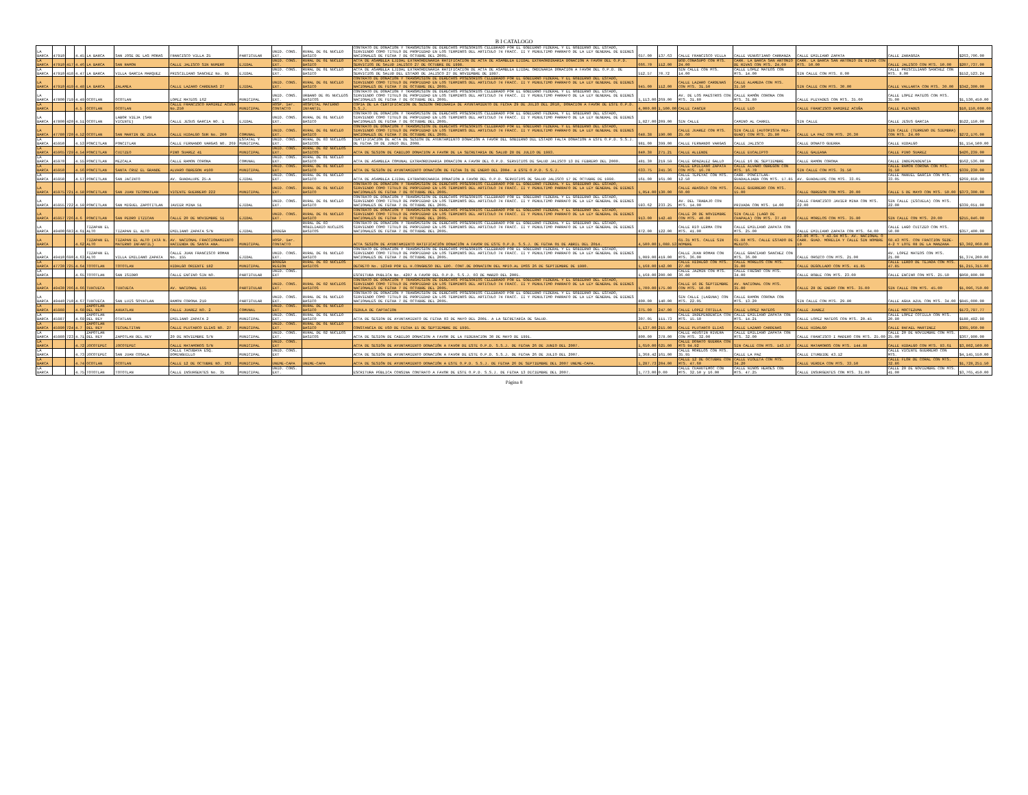B I CATALOGO
| LA BARCA | 47910 | | 4.45 | LA BARCA | SAN JOSE DE LAS MORAS | FRANCISCO VILLA 25 | PARTICULAR | UNID. CONS. EXT. | RURAL DE 01 NUCLEO BASICO | CONTRATO DE DONACIÓN Y TRANSMISION DE DERECHOS POSESORIOS CELEBRADO POR EL GOBIERNO FEDERAL Y EL GOBIERNO DEL ESTADO, SIRVIENDO COMO TITULO DE PROPIEDAD EN LOS TERMINOS DEL ARTICULO 74 FRACC. II Y PENULTIMO PARRAFO DE LA LEY GENERAL DE BIENES NACIONALES DE FECHA 7 DE OCTUBRE DEL 2005. | 657.00 | 137.63 | CALLE FRANCISCO VILLA | CALLE VENUSTIANO CARRANZA | CALLE EMILIANO ZAPATA | CALLE ZARAGOZA | $263,706.00 |
| LA BARCA | 47910 | 417 | 4.46 | LA BARCA | SAN RAMON | CALLE JALISCO SIN NUMERO | EJIDAL | UNID. CONS. EXT. | RURAL DE 01 NUCLEO BASICO | ACTA DE ASAMBLEA EJIDAL EXTRAORDINARIA RATIFICACION DE ACTA DE ASAMBLEA EJIDAL EXTRAORDINARIA DONACION A FAVOR DEL O.P.D. SERVICIOS DE SALUD JALISCO 27 DE OCTUBRE DE 1998. | 666.70 | 112.00 | BOD.CONASUPO CON MTS. 24.00 | CARR. LA BARCA SAN ANTONIO DE RIVAS CON MTS. 24.00 | CARR. LA BARCA SAN ANTONIO DE RIVAS CON MTS. 50.00 | CALLE JALISCO CON MTS. 50.00 | $207,737.00 |
| LA BARCA | 47910 | 418 | 4.47 | LA BARCA | VILLA GARCIA MARQUEZ | PRISCILIANO SANCHEZ No. 95 | EJIDAL | UNID. CONS. EXT. | RURAL DE 01 NUCLEO BASICO | ACTA DE ASAMBLEA EJIDAL EXTRAORDINARIA RATIFICACION DE ACTA DE ASAMBLEA EJIDAL ORDINARIA DONACION A FAVOR DEL O.P.D. DE SERVICIOS DE SALUD DEL ESTADO DE JALISCO 27 DE NOVIEMBRE DE 1997. | 512.57 | 70.72 | SIN CALLE CON MTS. 14.00 | CALLE LOPEZ MATEOS CON MTS. 14.00 | SIN CALLE CON MTS. 8.00 | CALLE PRISCILIANO SANCHEZ CON MTS. 8.00 | $152,523.24 |
| LA BARCA | 47910 | 419 | 4.48 | LA BARCA | ZALAMEA | CALLE LAZARO CARDENAS 27 | EJIDAL | UNID. CONS. EXT. | RURAL DE 01 NUCLEO BASICO | CONTRATO DE DONACIÓN Y TRANSMISION DE DERECHOS POSESORIOS CELEBRADO POR EL GOBIERNO FEDERAL Y EL GOBIERNO DEL ESTADO, SIRVIENDO COMO TITULO DE PROPIEDAD EN LOS TERMINOS DEL ARTICULO 74 FRACC. II Y PENULTIMO PARRAFO DE LA LEY GENERAL DE BIENES NACIONALES DE FECHA 7 DE OCTUBRE DEL 2005. | 945.00 | 112.00 | CALLE LAZARO CARDENAS CON MTS. 31.50 | CALLE ALAMEDA CON MTS. 31.50 | SIN CALLE CON MTS. 30.00 | CALLE VALLARTA CON MTS. 30.00 | $342,300.00 |
| LA BARCA | 47800 | 719 | 4.49 | OCOTLAN | OCOTLAN | LOPEZ MATEOS 162 | MUNICIPAL | UNID. CONS. EXT. | URBANO DE 05 NUCLEOS BASICOS | CONTRATO DE DONACIÓN Y TRANSMISION DE DERECHOS POSESORIOS CELEBRADO POR EL GOBIERNO FEDERAL Y EL GOBIERNO DEL ESTADO, SIRVIENDO COMO TITULO DE PROPIEDAD EN LOS TERMINOS DEL ARTICULO 74 FRACC. II Y PENULTIMO PARRAFO DE LA LEY GENERAL DE BIENES NACIONALES DE FECHA 7 DE OCTUBRE DEL 2005. | 1,113.00 | 269.00 | AV. DE LOS MAESTROS CON MTS. 31.80 | CALLE RAMÓN CORONA CON MTS. 31.80 | CALLE PLEYADES CON MTS. 35.00 | CALLE LOPEZ MATEOS CON MTS. 35.00 | $1,530,450.00 |
| LA BARCA | | | 4.5 | OCOTLAN | OCOTLAN | CALLE FRANCISCO RAMIREZ ACUÑA No.250 | MUNICIPAL | HOSP. 1er. CONTACTO | HOSPITAL MATERNO INFANTIL | COPIA DE LA CERTIFICACION DE SESION ORDINARIA DE AYUNTAMIENTO DE FECHA 29 DE JULIO DEL 2010, DONACION A FAVOR DE ESTE O.P.D. S.S.J. | 4,000.00 | 1,500.00 | CALLE CANCER | CALLE LEO | CALLE FRANCISCO RAMIREZ ACUÑA | CALLE PLEYADES | $10,150,000.00 |
| LA BARCA | 47800 | 420 | 4.51 | OCOTLAN | LABOR VIEJA (SAN VICENTE) | CALLE JESUS GARCIA NO. 1 | EJIDAL | UNID. CONS. EXT. | RURAL DE 01 NUCLEO BASICO | CONTRATO DE DONACIÓN Y TRANSMISION DE DERECHOS POSESORIOS CELEBRADO POR EL GOBIERNO FEDERAL Y EL GOBIERNO DEL ESTADO, SIRVIENDO COMO TITULO DE PROPIEDAD EN LOS TERMINOS DEL ARTICULO 74 FRACC. II Y PENULTIMO PARRAFO DE LA LEY GENERAL DE BIENES NACIONALES DE FECHA 7 DE OCTUBRE DEL 2005. | 1,827.00 | 209.00 | SIN CALLE | CAMINO AL CARRIL | SIN CALLE | CALLE JESUS GARCIA | $522,150.00 |
| LA BARCA | 47780 | 720 | 4.52 | OCOTLAN | SAN MARTIN DE ZULA | CALLE HIDALGO SUR No. 200 | COMUNAL | UNID. CONS. EXT. | RURAL DE 01 NUCLEO BASICO | CONTRATO DE DONACIÓN Y TRANSMISION DE DERECHOS POSESORIOS CELEBRADO POR EL GOBIERNO FEDERAL Y EL GOBIERNO DEL ESTADO, SIRVIENDO COMO TITULO DE PROPIEDAD EN LOS TERMINOS DEL ARTICULO 74 FRACC. II Y PENULTIMO PARRAFO DE LA LEY GENERAL DE BIENES NACIONALES DE FECHA 7 DE OCTUBRE DEL 2005. | 648.38 | 190.00 | CALLE JUAREZ CON MTS. 25.60 | SIN CALLE (AUTOPISTA MEX-GUAD) CON MTS. 25.90 | CALLE LA PAZ CON MTS. 26.30 | SIN CALLE (TERRENO DE SIEMBRA) CON MTS. 24.00 | $272,176.00 |
| LA BARCA | 45950 | | 4.53 | PONCITLAN | PONCITLAN | CALLE FERNANDO VARGAS NO. 269 | ESTATAL Y MUNICIPAL | UNID. CONS. EXT. | RURAL DE 03 NUCLEOS BASICOS | CERTIFICACIÓN DE ACTA DE SESIÓN DE AYUNTAMIENTO DONACIÓN A FAVOR DEL GOBIERNO DEL ESTADO FALTA DONACIÓN A ESTE O.P.D. S.S.J. DE FECHA 30 DE JUNIO DEL 2008. | 981.00 | 399.00 | CALLE FERNANDO VARGAS | CALLE JALISCO | CALLE DONATO GUERRA | CALLE HIDALGO | $1,154,500.00 |
| LA BARCA | 45965 | 729 | 4.54 | PONCITLAN | CUITZEO | PINO SUAREZ 41 | MUNICIPAL | UNID. CONS. EXT. | RURAL DE 02 NUCLEOS BASICOS | ACTA DE SESION DE CABILDO DONACION A FAVOR DE LA SECRETARIA DE SALUD 28 DE JULIO DE 1993. | 840.38 | 271.21 | CALLE ALLENDE | CALLE EUCALIPTO | CALLE GALEANA | CALLE PINO SUAREZ | $426,239.00 |
| LA BARCA | 45970 | | 4.55 | PONCITLAN | MEZCALA | CALLE RAMON CORONA | COMUNAL | UNID. CONS. EXT. | RURAL DE 01 NUCLEO BASICO | ACTA DE ASAMBLEA COMUNAL EXTRAORDINARIA DONACION A FAVOR DEL O.P.D. SERVICIOS DE SALUD JALISCO 13 DE FEBRERO DEL 2000. | 481.30 | 219.59 | CALLE GONZALEZ GALLO | CALLE 16 DE SEPTIEMBRE | CALLE RAMON CORONA | CALLE INDEPENDENCIA | $562,536.00 |
| LA BARCA | 45950 | | 4.56 | PONCITLAN | SANTA CRUZ EL GRANDE | ALVARO OBREGON #100 | MUNICIPAL | UNID. CONS. EXT. | RURAL DE 01 NUCLEO BASICO | ACTA DE SESIÓN DE AYUNTAMIENTO DONACIÓN DE FECHA 31 DE ENERO DEL 2004. A ESTE O.P.D. S.S.J. | 633.75 | 241.36 | CALLE EMILIANO ZAPATA CON MTS. 16.70 | CALLE ALVARO OBREGON CON MTS. 16.70 | SIN CALLE CON MTS. 31.50 | CALLE RAMON CORONA CON MTS. 31.50 | $339,230.00 |
| LA BARCA | 45958 | | 4.57 | PONCITLAN | SAN JACINTO | AV. GUADALUPE 25-A | EJIDAL | UNID. CONS. EXT. | RURAL DE 01 NUCLEO BASICO | ACTA DE ASAMBLEA EJIDAL EXTRAORDINARIA DONACION A FAVOR DEL O.P.D. SERVICIOS DE SALUD JALISCO 17 DE OCTUBRE DE 1998. | 161.00 | 161.00 | CALLE TEPEYAC CON MTS. 12.50 | CARR. PONCITLAN-GUADALAJARA CON MTS. 17.85 | AV. GUADALUPE CON MTS. 33.05 | CALLE MANUEL GARCIA CON MTS. 33.05 | $269,850.00 |
| LA BARCA | 45975 | 721 | 4.58 | PONCITLAN | SAN JUAN TECOMATLAN | VICENTE GUERRERO 222 | MUNICIPAL | UNID. CONS. EXT. | RURAL DE 01 NUCLEO BASICO | CONTRATO DE DONACIÓN Y TRANSMISION DE DERECHOS POSESORIOS CELEBRADO POR EL GOBIERNO FEDERAL Y EL GOBIERNO DEL ESTADO, SIRVIENDO COMO TITULO DE PROPIEDAD EN LOS TERMINOS DEL ARTICULO 74 FRACC. II Y PENULTIMO PARRAFO DE LA LEY GENERAL DE BIENES NACIONALES DE FECHA 7 DE OCTUBRE DEL 2005. | 1,054.00 | 130.00 | CALLE ABASOLO CON MTS. 60.00 | CALLE GUERRERO CON MTS. 15.00 | CALLE OBREGON CON MTS. 20.00 | CALLE 5 DE MAYO CON MTS. 50.00 | $373,300.00 |
| LA BARCA | 45955 | 722 | 4.59 | PONCITLAN | SAN MIGUEL ZAPOTITLAN | JAVIER MINA 51 | EJIDAL | UNID. CONS. EXT. | RURAL DE 01 NUCLEO BASICO | CONTRATO DE DONACIÓN Y TRANSMISION DE DERECHOS POSESORIOS CELEBRADO POR EL GOBIERNO FEDERAL Y EL GOBIERNO DEL ESTADO, SIRVIENDO COMO TITULO DE PROPIEDAD EN LOS TERMINOS DEL ARTICULO 74 FRACC. II Y PENULTIMO PARRAFO DE LA LEY GENERAL DE BIENES NACIONALES DE FECHA 7 DE OCTUBRE DEL 2005. | 593.62 | 233.25 | AV. DEL TRABAJO CON MTS. 14.00 | PRIVADA CON MTS. 14.00 | CALLE FRANCISCO JAVIER MINA CON MTS. 22.00 | SIN CALLE (ESCUELA) CON MTS. 22.00 | $339,051.00 |
| LA BARCA | 45957 | 726 | 4.6 | PONCITLAN | SAN PEDRO ITZICAN | CALLE 20 DE NOVIEMBRE 51 | EJIDAL | UNID. CONS. EXT. | RURAL DE 01 NUCLEO BASICO | CONTRATO DE DONACIÓN Y TRANSMISION DE DERECHOS POSESORIOS CELEBRADO POR EL GOBIERNO FEDERAL Y EL GOBIERNO DEL ESTADO, SIRVIENDO COMO TITULO DE PROPIEDAD EN LOS TERMINOS DEL ARTICULO 74 FRACC. II Y PENULTIMO PARRAFO DE LA LEY GENERAL DE BIENES NACIONALES DE FECHA 7 DE OCTUBRE DEL 2005. | 913.00 | 142.48 | CALLE 20 DE NOVIEMBRE CON MTS. 40.00 | SIN CALLE (LAGO DE CHAPALA) CON MTS. 37.40 | CALLE MORELOS CON MTS. 35.80 | SIN CALLE CON MTS. 20.00 | $215,846.00 |
| LA BARCA | 49400 | 683 | 4.61 | TIZAPAN EL ALTO | TIZAPAN EL ALTO | EMILIANO ZAPATA S/N | EJIDAL | BODEGA | RURAL DE 03 MOBILIARIO NUCLEOS BASICOS | CONTRATO DE DONACIÓN Y TRANSMISION DE DERECHOS POSESORIOS CELEBRADO POR EL GOBIERNO FEDERAL Y EL GOBIERNO DEL ESTADO, SIRVIENDO COMO TITULO DE PROPIEDAD EN LOS TERMINOS DEL ARTICULO 74 FRACC. II Y PENULTIMO PARRAFO DE LA LEY GENERAL DE BIENES NACIONALES DE FECHA 7 DE OCTUBRE DEL 2005. | 872.00 | 122.00 | CALLE RIO LERMA CON MTS. 41.00 | CALLE EMILIANO ZAPATA CON MTS. 25.00 | CALLE EMILIANO ZAPATA CON MTS. 64.00 | CALLE LAGO CUITZEO CON MTS. 50.00 | $357,400.00 |
| LA BARCA | | | 4.62 | TIZAPAN EL ALTO | TIZAPAN EL ALTO (ATÁ N. MATERNO INFANTIL) | AV. NACIONAL FRACCIONAMIENTO HACIENDA DE SANTA ANA. | MUNICIPAL | HOSP. 1er. CONTACTO | | ACTA SESIÓN DE AYUNTAMIENTO RATIFICACIÓN DONACIÓN A FAVOR DE ESTE O.P.D. S.S.J. DE FECHA 01 DE ABRIL DEL 2014. | 4,500.00 | 1,088.53 | 61.31 MTS. CALLE SIN NOMBRE | 65.88 MTS. CALLE ESTADO DE MEXICO. | 23.86 MTS. Y 43.94 MTS. AV. NACIONAL Ó CARR. GUAD. MORELIA Y CALLE SIN NOMBRE 10 | 68.43 MTS. CON FRACCION SEDE-4-2 Y LOTE 08 DE LA MANZANA | $3,302,060.00 |
| LA BARCA | 49410 | 690 | 4.63 | TIZAPAN EL ALTO | VILLA EMILIANO ZAPATA | CALLE JUAN FRANCISCO ROMAN No. 155 | EJIDAL | UNID. CONS. EXT. | RURAL DE 01 NUCLEO BASICO | CONTRATO DE DONACIÓN Y TRANSMISION DE DERECHOS POSESORIOS CELEBRADO POR EL GOBIERNO FEDERAL Y EL GOBIERNO DEL ESTADO, SIRVIENDO COMO TITULO DE PROPIEDAD EN LOS TERMINOS DEL ARTICULO 74 FRACC. II Y PENULTIMO PARRAFO DE LA LEY GENERAL DE BIENES NACIONALES DE FECHA 7 DE OCTUBRE DEL 2005. | 1,089.00 | 419.00 | CALLE JUAN ROMAN CON MTS. 36.00 | CALLE GRACIANO SANCHEZ CON MTS. 36.00 | CALLE OROZCO CON MTS. 21.00 | AV. LOPEZ MATEOS CON MTS. 21.00 | $1,374,200.00 |
| LA BARCA | 47730 | 725 | 4.64 | TOTOTLAN | TOTOTLAN | HIDALGO ORIENTE 182 | MUNICIPAL | BODEGA REGION | RURAL DE 03 NUCLEOS BASICOS | DECRETO No. 12349 POR EL H.CONGRESO DEL EDO. CONT.DE DONACION DEL MPIO.AL IMSS 26 DE SEPTIEMBRE DE 1980. | 1,168.00 | 142.00 | CALLE HIDALGO CON MTS. 27.00 | CALLE MORELOS CON MTS. 35.00 | CALLE DEGOLLADO CON MTS. 41.85 | CALLE LERDO DE TEJADA CON MTS. 47.85 | $1,215,315.00 |
| LA BARCA | | | 4.65 | TOTOTLAN | SAN ISIDRO | CALLE ENCINO SIN NO. | PARTICULAR | UNID. CONS. EXT | | ESCRITURA PUBLICA No. 4287 A FAVOR DEL O.P.D. S.S.J. 03 DE MARZO DEL 2005. | 1,168.00 | 200.00 | CALLE JAZMIN CON MTS. 36.00 | CALLE FRESNO CON MTS. 34.00 | CALLE ROBLE CON MTS. 23.00 | CALLE ENCINO CON MTS. 25.50 | $868,800.00 |
| LA BARCA | 49430 | 706 | 4.66 | TUXCUECA | TUXCUECA | AV. NACIONAL 155 | PARTICULAR | UNID. CONS. EXT. | RURAL DE 02 NUCLEOS BASICOS | CONTRATO DE DONACIÓN Y TRANSMISION DE DERECHOS POSESORIOS CELEBRADO POR EL GOBIERNO FEDERAL Y EL GOBIERNO DEL ESTADO, SIRVIENDO COMO TITULO DE PROPIEDAD EN LOS TERMINOS DEL ARTICULO 74 FRACC. II Y PENULTIMO PARRAFO DE LA LEY GENERAL DE BIENES NACIONALES DE FECHA 7 DE OCTUBRE DEL 2005. | 1,700.00 | 175.00 | CALLE 16 DE SEPTIEMBRE CON MTS. 50.00 | AV. NACIONAL CON MTS. 35.00 | CALLE 28 DE ENERO CON MTS. 35.00 | SIN CALLE CON MTS. 45.00 | $1,096,750.00 |
| LA BARCA | 49440 | 710 | 4.67 | TUXCUECA | SAN LUIS SOYATLAN | RAMON CORONA 219 | PARTICULAR | UNID. CONS. EXT. | RURAL DE 01 NUCLEO BASICO | CONTRATO DE DONACIÓN Y TRANSMISION DE DERECHOS POSESORIOS CELEBRADO POR EL GOBIERNO FEDERAL Y EL GOBIERNO DEL ESTADO, SIRVIENDO COMO TITULO DE PROPIEDAD EN LOS TERMINOS DEL ARTICULO 74 FRACC. II Y PENULTIMO PARRAFO DE LA LEY GENERAL DE BIENES NACIONALES DE FECHA 7 DE OCTUBRE DEL 2005. | 800.00 | 140.00 | SIN CALLE (LAGUNA) CON MTS. 22.05 | CALLE RAMON CORONA CON MTS. 13.20 | SIN CALLE CON MTS. 29.80 | CALLE AGUA AZUL CON MTS. 34.00 | $845,000.00 |
| LA BARCA | 45988 | | 4.68 | ZAPOTLAN DEL REY | AHUATLAN | CALLE JUAREZ NO. 2 | COMUNAL | UNID. CONS. EXT. | RURAL DE 01 NUCLEO BASICO | CEDULA DE CAPTACION | 375.00 | 247.00 | CALLE LOPEZ COTILLA | CALLE LOPEZ MATEOS | CALLE JUAREZ | CALLE MOCTEZUMA | $173,797.77 |
| LA BARCA | 45987 | | 4.69 | ZAPOTLAN DEL REY | OTATLAN | EMILIANO ZAPATA 2 | MUNICIPAL | UNID. CONS. EXT. | RURAL DE 01 NUCLEO BASICO | ACTA DE SESION DE AYUNTAMIENTO DE FECHA 03 DE MAYO DEL 2001. A LA SECRETARÍA DE SALUD. | 307.05 | 111.73 | CALLE INDEPENDENCIA CON MTS. 15.50 | CALLE EMILIANO ZAPATA CON MTS. 14.21 | CALLE LOPEZ MATEOS CON MTS. 20.45 | CALLE LOPEZ COTILLA CON MTS. 20.90 | $188,492.98 |
| LA BARCA | 45990 | 724 | 4.7 | ZAPOTLAN DEL REY | TECUALTITAN | CALLE PLUTARCO ELIAS NO. 27 | MUNICIPAL | UNID. CONS. EXT. | RURAL DE 01 NUCLEO BASICO | CONSTANCIA DE USO DE FECHA 15 DE SEPTIEMBRE DE 1995. | 1,137.00 | 215.00 | CALLE PLUTARCO ELIAS | CALLE LAZARO CARDENAS | CALLE HIDALGO | CALLE RAFAEL MARTINEZ | $305,960.00 |
| LA BARCA | 45980 | 723 | 4.71 | ZAPOTLAN DEL REY | ZAPOTLAN DEL REY | 20 DE NOVIEMBRE S/N | MUNICIPAL | UNID. CONS. EXT. | RURAL DE 02 NUCLEOS BASICOS | ACTA DE SESION DE CABILDO DONACION A FAVOR DE LA FEDERACION 30 DE MAYO DE 1991. | 800.00 | 378.00 | CALLE AGUSTIN RIVERA CON MTS. 32.00 | CALLE EMILIANO ZAPATA CON MTS. 32.00 | CALLE FRANCISCO I MADERO CON MTS. 25.00 | CALLE 20 DE NOVIEMBRE CON MTS. 25.00 | $367,900.00 |
| LA BARCA | | | 4.72 | JOCOTEPEC | JOCOTEPEC | CALLE MATAMOROS S/N | MUNICIPAL | UNID. CONS. EXT | | ACTA DE SESIÓN DE AYUNTAMIENTO DONACIÓN A FAVOR DE ESTE O.P.D. S.S.J. DE FECHA 26 DE JUNIO DEL 2007. | 1,650.00 | 625.00 | CALLE DONATO GUERRA CON MTS 94.92 | SIN CALLE CON MTS. 143.57 | CALLE MATAMOROS CON MTS. 144.88 | CALLE HIDALGO CON MTS. 93.61 | $3,802,500.00 |
| LA BARCA | | | 4.73 | JOCOTEPEC | SAN JUAN COSALA | CALLE TACUBAYA ESQ. DOMINGUILLO | MUNICIPAL | UNID. CONS. EXT | | ACTA DE SESIÓN DE AYUNTAMIENTO DONACIÓN A FAVOR DE ESTE O.P.D. S.S.J. DE FECHA 26 DE JULIO DEL 2007. | 1,368.42 | 161.00 | CALLE MORELOS CON MTS. 35.95 | CALLE LA PAZ | CALLE ITURBIDE 43.12 | CALLE VICENTE GUERRERO CON MTS. | $4,145,550.00 |
| LA BARCA | | | 4.74 | OCOTLAN | OCOTLAN | CALLE 12 DE OCTUBRE NO. 263 | MUNICIPAL | UNEME-CAPA | UNEME-CAPA | ACTA DE SESIÓN DE AYUNTAMIENTO DONACIÓN A ESTE O.P.D. S.S.J. DE FECHA 26 DE SEPTIEMBRE DEL 2007 UNEME-CAPA. | 1,287.73 | 204.00 | CALLE 12 DE OCTUBRE CON MTS. 47.60 | CALLE VIOLETA CON MTS. 34.20 | CALLE VERDIA CON MTS. 33.50 | CALLE FLOR DE CORAL CON MTS. 32.86 | $1,728,251.50 |
| LA BARCA | | | 4.75 | TOTOTLAN | TOTOTLAN | CALLE INSURGENTES No. 35 | MUNICIPAL | UNID. CONS. EXT. | | ESCRITURA PÚBLICA CONSINA CONTRATO A FAVOR DE ESTE O.P.D. S.S.J. DE FECHA 13 DICIEMBRE DEL 2007. | 1,773.00 | 0.00 | CALLE CUAHUTEMOC CON MTS. 32.50 y 16.00 | CALLE NIÑOS HEROES CON MTS. 47.25 | CALLE INSURGENTES CON MTS. 31.00 | CALLE 20 DE NOVIEMBRE CON MTS. 41.00 | $3,765,450.00 |
Página 8